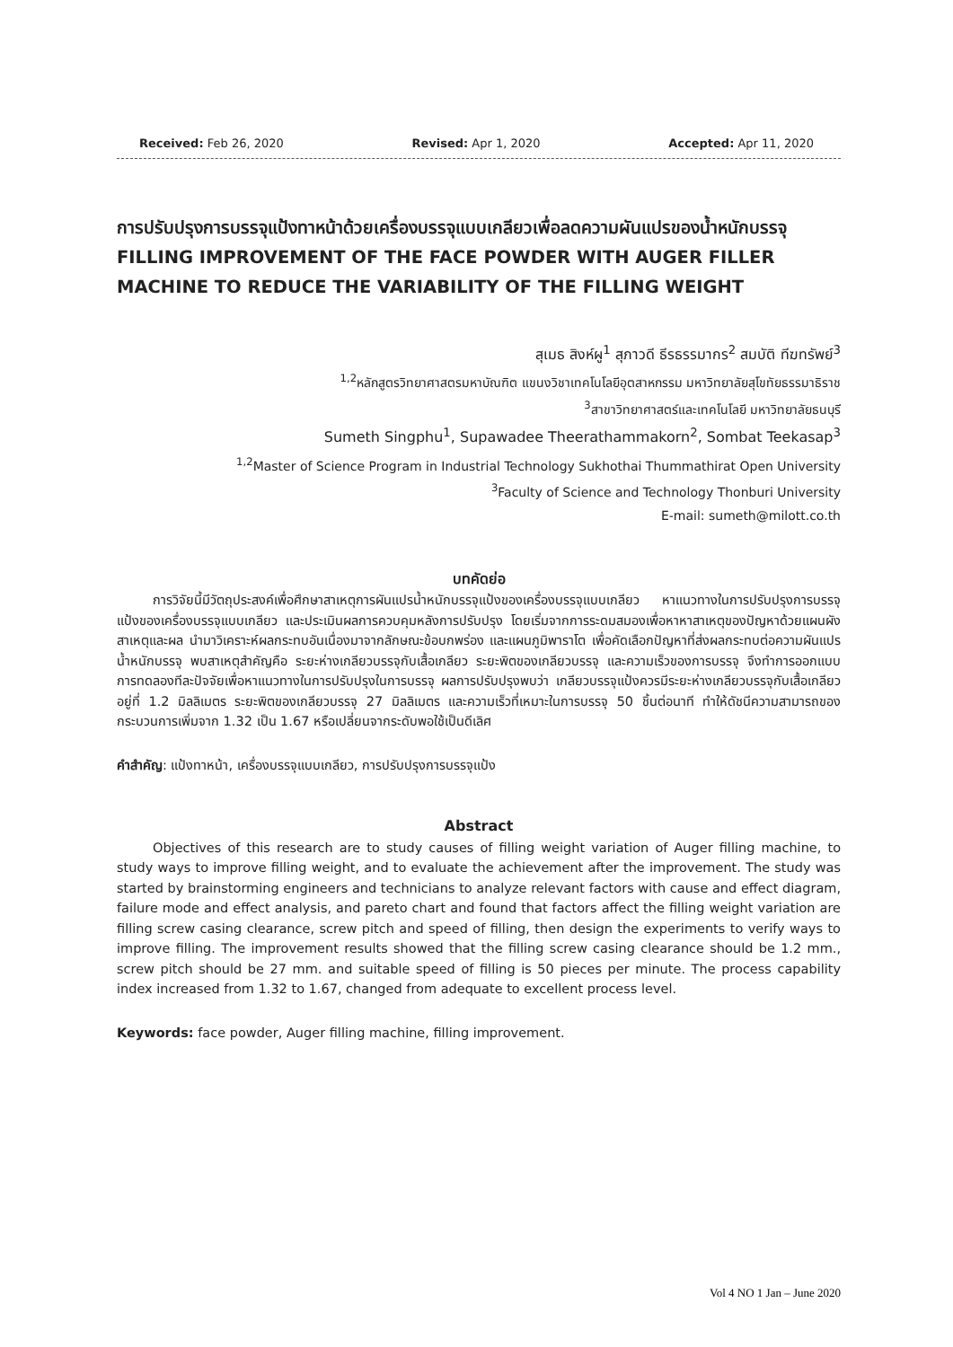Received: Feb 26, 2020 Revised: Apr 1, 2020 Accepted: Apr 11, 2020
การปรับปรุงการบรรจุแป้งทาหน้าด้วยเครื่องบรรจุแบบเกลียวเพื่อลดความผันแปรของน้ำหนักบรรจุ
FILLING IMPROVEMENT OF THE FACE POWDER WITH AUGER FILLER MACHINE TO REDUCE THE VARIABILITY OF THE FILLING WEIGHT
สุเมธ สิงห์ผู<sup>1</sup> สุภาวดี ธีรธรรมากร<sup>2</sup> สมบัติ ทีฆทรัพย์<sup>3</sup>
<sup>1,2</sup>หลักสูตรวิทยาศาสตรมหาบัณฑิต แขนงวิชาเทคโนโลยีอุตสาหกรรม มหาวิทยาลัยสุโขทัยธรรมาธิราช
<sup>3</sup> สาขาวิทยาศาสตร์และเทคโนโลยี มหาวิทยาลัยธนบุรี
Sumeth Singphu<sup>1</sup>, Supawadee Theerathammakorn<sup>2</sup>, Sombat Teekasap<sup>3</sup>
<sup>1,2</sup>Master of Science Program in Industrial Technology Sukhothai Thummathirat Open University
<sup>3</sup> Faculty of Science and Technology Thonburi University
E-mail: sumeth@milott.co.th
บทคัดย่อ
การวิจัยนี้มีวัตถุประสงค์เพื่อศึกษาสาเหตุการผันแปรน้ำหนักบรรจุแป้งของเครื่องบรรจุแบบเกลียว หาแนวทางในการปรับปรุงการบรรจุแป้งของเครื่องบรรจุแบบเกลียว และประเมินผลการควบคุมหลังการปรับปรุง โดยเริ่มจากการระดมสมองเพื่อหาหาสาเหตุของปัญหาด้วยแผนผังสาเหตุและผล นำมาวิเคราะห์ผลกระทบอันเนื่องมาจากลักษณะข้อบกพร่อง และแผนภูมิพาราโต เพื่อคัดเลือกปัญหาที่ส่งผลกระทบต่อความผันแปรน้ำหนักบรรจุ พบสาเหตุสำคัญคือ ระยะห่างเกลียวบรรจุกับเสื้อเกลียว ระยะพิตของเกลียวบรรจุ และความเร็วของการบรรจุ จึงทำการออกแบบการทดลองทีละปัจจัยเพื่อหาแนวทางในการปรับปรุงในการบรรจุ ผลการปรับปรุงพบว่า เกลียวบรรจุแป้งควรมีระยะห่างเกลียวบรรจุกับเสื้อเกลียวอยู่ที่ 1.2 มิลลิเมตร ระยะพิตของเกลียวบรรจุ 27 มิลลิเมตร และความเร็วที่เหมาะในการบรรจุ 50 ชิ้นต่อนาที ทำให้ดัชนีความสามารถของกระบวนการเพิ่มจาก 1.32 เป็น 1.67 หรือเปลี่ยนจากระดับพอใช้เป็นดีเลิศ
คำสำคัญ: แป้งทาหน้า, เครื่องบรรจุแบบเกลียว, การปรับปรุงการบรรจุแป้ง
Abstract
Objectives of this research are to study causes of filling weight variation of Auger filling machine, to study ways to improve filling weight, and to evaluate the achievement after the improvement. The study was started by brainstorming engineers and technicians to analyze relevant factors with cause and effect diagram, failure mode and effect analysis, and pareto chart and found that factors affect the filling weight variation are filling screw casing clearance, screw pitch and speed of filling, then design the experiments to verify ways to improve filling. The improvement results showed that the filling screw casing clearance should be 1.2 mm., screw pitch should be 27 mm. and suitable speed of filling is 50 pieces per minute. The process capability index increased from 1.32 to 1.67, changed from adequate to excellent process level.
Keywords: face powder, Auger filling machine, filling improvement.
Vol 4 NO 1 Jan – June 2020